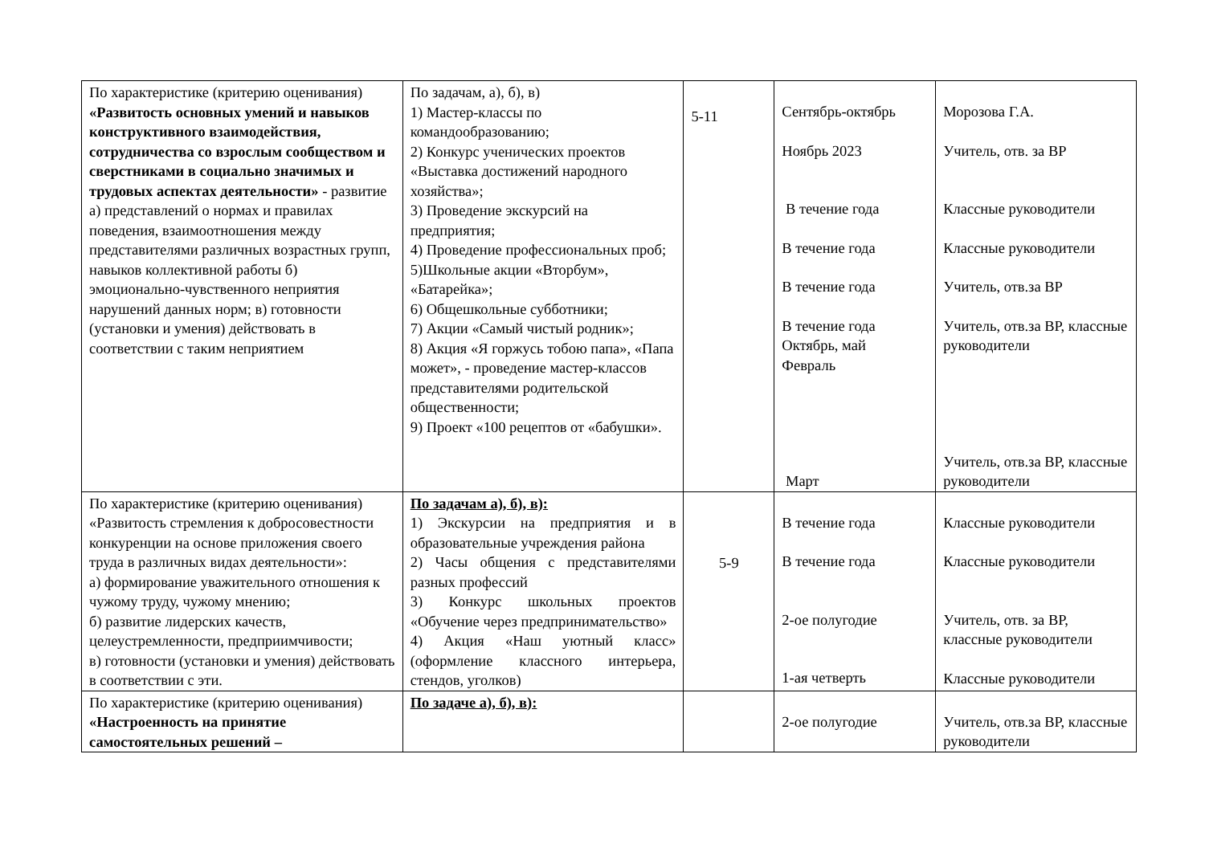| По характеристике (критерию оценивания) «Развитость основных умений и навыков конструктивного взаимодействия, сотрудничества со взрослым сообществом и сверстниками в социально значимых и трудовых аспектах деятельности» - развитие а) представлений о нормах и правилах поведения, взаимоотношения между представителями различных возрастных групп, навыков коллективной работы б) эмоционально-чувственного неприятия нарушений данных норм; в) готовности (установки и умения) действовать в соответствии с таким неприятием | По задачам, а), б), в) 1) Мастер-классы по командообразованию; 2) Конкурс ученических проектов «Выставка достижений народного хозяйства»; 3) Проведение экскурсий на предприятия; 4) Проведение профессиональных проб; 5)Школьные акции «Вторбум», «Батарейка»; 6) Общешкольные субботники; 7) Акции «Самый чистый родник»; 8) Акция «Я горжусь тобою папа», «Папа может», - проведение мастер-классов представителями родительской общественности; 9) Проект «100 рецептов от «бабушки». | 5-11 | Сентябрь-октябрь Ноябрь 2023 В течение года В течение года В течение года В течение года Октябрь, май Февраль Март | Морозова Г.А. Учитель, отв. за ВР Классные руководители Классные руководители Учитель, отв.за ВР Учитель, отв.за ВР, классные руководители Учитель, отв.за ВР, классные руководители |
| По характеристике (критерию оценивания) «Развитость стремления к добросовестности конкуренции на основе приложения своего труда в различных видах деятельности»: а) формирование уважительного отношения к чужому труду, чужому мнению; б) развитие лидерских качеств, целеустремленности, предприимчивости; в) готовности (установки и умения) действовать в соответствии с эти. | По задачам а), б), в): 1) Экскурсии на предприятия и в образовательные учреждения района 2) Часы общения с представителями разных профессий 3) Конкурс школьных проектов «Обучение через предпринимательство» 4) Акция «Наш уютный класс» (оформление классного интерьера, стендов, уголков) | 5-9 | В течение года В течение года 2-ое полугодие 1-ая четверть | Классные руководители Классные руководители Учитель, отв. за ВР, классные руководители Классные руководители |
| По характеристике (критерию оценивания) «Настроенность на принятие самостоятельных решений – | По задаче а), б), в): | | 2-ое полугодие | Учитель, отв.за ВР, классные руководители |